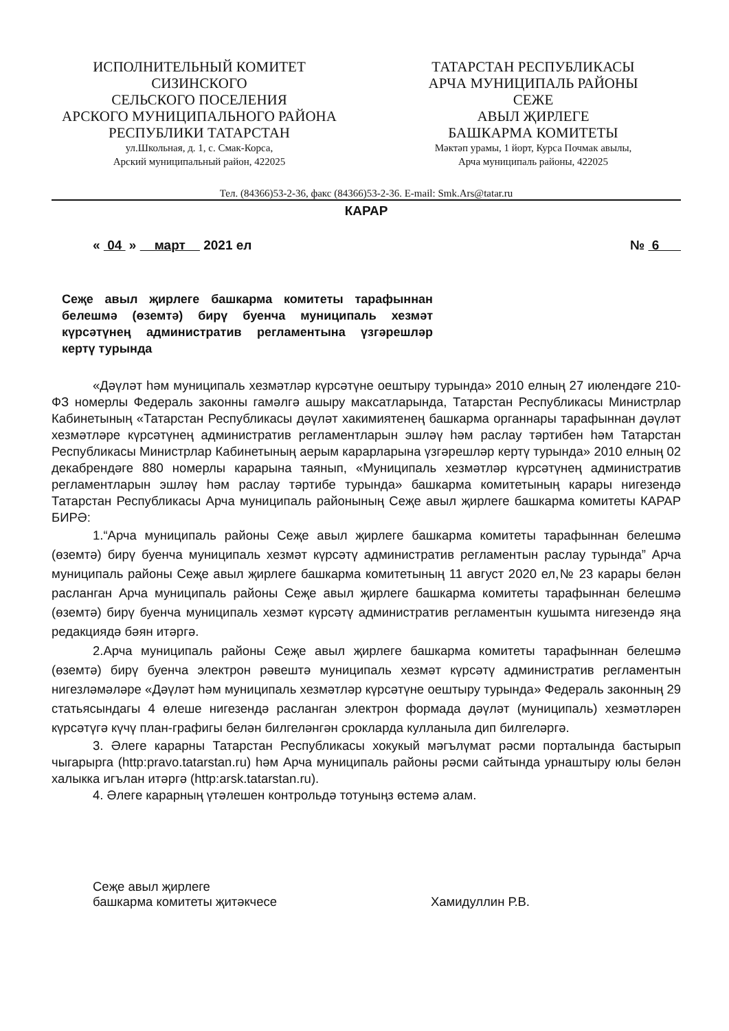ИСПОЛНИТЕЛЬНЫЙ КОМИТЕТ
СИЗИНСКОГО
СЕЛЬСКОГО ПОСЕЛЕНИЯ
АРСКОГО МУНИЦИПАЛЬНОГО РАЙОНА
РЕСПУБЛИКИ ТАТАРСТАН
ул.Школьная, д. 1, с. Смак-Корса,
Арский муниципальный район, 422025
ТАТАРСТАН РЕСПУБЛИКАСЫ
АРЧА МУНИЦИПАЛЬ РАЙОНЫ
СЕЖЕ
АВЫЛ ҖИРЛЕГЕ
БАШКАРМА КОМИТЕТЫ
Мәктәп урамы, 1 йорт, Курса Почмак авылы,
Арча муниципаль районы, 422025
Тел. (84366)53-2-36, факс (84366)53-2-36. E-mail: Smk.Ars@tatar.ru
КАРАР
« 04 » март 2021 ел № 6
Сеҗе авыл җирлеге башкарма комитеты тарафыннан белешмә (өземтә) бирү буенча муниципаль хезмәт күрсәтүнең административ регламентына үзгәрешләр кертү турында
«Дәүләт һәм муниципаль хезмәтләр күрсәтүне оештыру турында» 2010 елның 27 июлендәге 210-ФЗ номерлы Федераль законны гамәлгә ашыру максатларында, Татарстан Республикасы Министрлар Кабинетының «Татарстан Республикасы дәүләт хакимиятенең башкарма органнары тарафыннан дәүләт хезмәтләре күрсәтүнең административ регламентларын эшләү һәм раслау тәртибен һәм Татарстан Республикасы Министрлар Кабинетының аерым карарларына үзгәрешләр кертү турында» 2010 елның 02 декабрендәге 880 номерлы карарына таянып, «Муниципаль хезмәтләр күрсәтүнең административ регламентларын эшләү һәм раслау тәртибе турында» башкарма комитетының карары нигезендә Татарстан Республикасы Арча муниципаль районының Сеҗе авыл җирлеге башкарма комитеты КАРАР БИРӘ:
1.“Арча муниципаль районы Сеҗе авыл җирлеге башкарма комитеты тарафыннан белешмә (өземтә) бирү буенча муниципаль хезмәт күрсәтү административ регламентын раслау турында” Арча муниципаль районы Сеҗе авыл җирлеге башкарма комитетының 11 август 2020 ел,№ 23 карары белән расланган Арча муниципаль районы Сеҗе авыл җирлеге башкарма комитеты тарафыннан белешмә (өземтә) бирү буенча муниципаль хезмәт күрсәтү административ регламентын кушымта нигезендә яңа редакциядә бәян итәргә.
2.Арча муниципаль районы Сеҗе авыл җирлеге башкарма комитеты тарафыннан белешмә (өземтә) бирү буенча электрон рәвештә муниципаль хезмәт күрсәтү административ регламентын нигезләмәләре «Дәүләт һәм муниципаль хезмәтләр күрсәтүне оештыру турында» Федераль законның 29 статьясындагы 4 өлеше нигезендә расланган электрон формада дәүләт (муниципаль) хезмәтләрен күрсәтүгә күчү план-графигы белән билгеләнгән срокларда кулланыла дип билгеләргә.
3. Әлеге карарны Татарстан Республикасы хокукый мәгълүмат рәсми порталында бастырып чыгарырга (http:pravo.tatarstan.ru) һәм Арча муниципаль районы рәсми сайтында урнаштыру юлы белән халыкка игълан итәргә (http:arsk.tatarstan.ru).
4. Әлеге карарның үтәлешен контрольдә тотуныңз өстемә алам.
Сеҗе авыл җирлеге
башкарма комитеты җитәкчесе Хамидуллин Р.В.